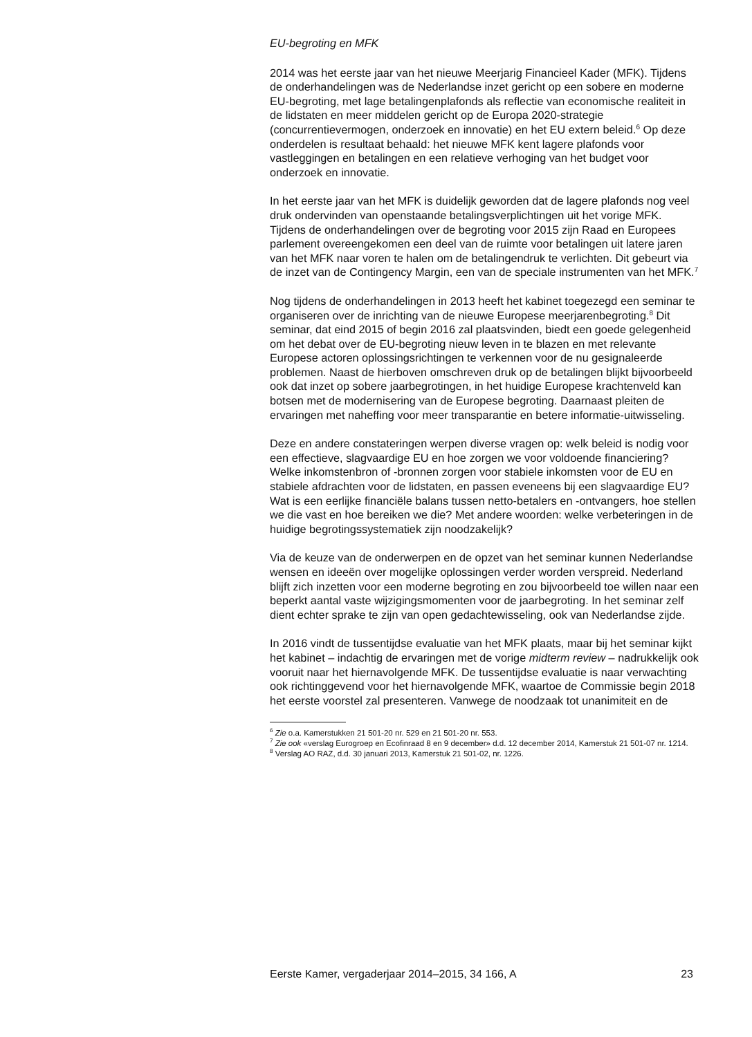EU-begroting en MFK
2014 was het eerste jaar van het nieuwe Meerjarig Financieel Kader (MFK). Tijdens de onderhandelingen was de Nederlandse inzet gericht op een sobere en moderne EU-begroting, met lage betalingenplafonds als reflectie van economische realiteit in de lidstaten en meer middelen gericht op de Europa 2020-strategie (concurrentievermogen, onderzoek en innovatie) en het EU extern beleid.<sup>6</sup> Op deze onderdelen is resultaat behaald: het nieuwe MFK kent lagere plafonds voor vastleggingen en betalingen en een relatieve verhoging van het budget voor onderzoek en innovatie.
In het eerste jaar van het MFK is duidelijk geworden dat de lagere plafonds nog veel druk ondervinden van openstaande betalingsverplichtingen uit het vorige MFK. Tijdens de onderhandelingen over de begroting voor 2015 zijn Raad en Europees parlement overeengekomen een deel van de ruimte voor betalingen uit latere jaren van het MFK naar voren te halen om de betalingendruk te verlichten. Dit gebeurt via de inzet van de Contingency Margin, een van de speciale instrumenten van het MFK.<sup>7</sup>
Nog tijdens de onderhandelingen in 2013 heeft het kabinet toegezegd een seminar te organiseren over de inrichting van de nieuwe Europese meerjarenbegroting.<sup>8</sup> Dit seminar, dat eind 2015 of begin 2016 zal plaatsvinden, biedt een goede gelegenheid om het debat over de EU-begroting nieuw leven in te blazen en met relevante Europese actoren oplossingsrichtingen te verkennen voor de nu gesignaleerde problemen. Naast de hierboven omschreven druk op de betalingen blijkt bijvoorbeeld ook dat inzet op sobere jaarbegrotingen, in het huidige Europese krachtenveld kan botsen met de modernisering van de Europese begroting. Daarnaast pleiten de ervaringen met naheffing voor meer transparantie en betere informatie-uitwisseling.
Deze en andere constateringen werpen diverse vragen op: welk beleid is nodig voor een effectieve, slagvaardige EU en hoe zorgen we voor voldoende financiering? Welke inkomstenbron of -bronnen zorgen voor stabiele inkomsten voor de EU en stabiele afdrachten voor de lidstaten, en passen eveneens bij een slagvaardige EU? Wat is een eerlijke financiële balans tussen netto-betalers en -ontvangers, hoe stellen we die vast en hoe bereiken we die? Met andere woorden: welke verbeteringen in de huidige begrotingssystematiek zijn noodzakelijk?
Via de keuze van de onderwerpen en de opzet van het seminar kunnen Nederlandse wensen en ideeën over mogelijke oplossingen verder worden verspreid. Nederland blijft zich inzetten voor een moderne begroting en zou bijvoorbeeld toe willen naar een beperkt aantal vaste wijzigingsmomenten voor de jaarbegroting. In het seminar zelf dient echter sprake te zijn van open gedachtewisseling, ook van Nederlandse zijde.
In 2016 vindt de tussentijdse evaluatie van het MFK plaats, maar bij het seminar kijkt het kabinet – indachtig de ervaringen met de vorige midterm review – nadrukkelijk ook vooruit naar het hiernavolgende MFK. De tussentijdse evaluatie is naar verwachting ook richtinggevend voor het hiernavolgende MFK, waartoe de Commissie begin 2018 het eerste voorstel zal presenteren. Vanwege de noodzaak tot unanimiteit en de
<sup>6</sup> Zie o.a. Kamerstukken 21 501-20 nr. 529 en 21 501-20 nr. 553.
<sup>7</sup> Zie ook «verslag Eurogroep en Ecofinraad 8 en 9 december» d.d. 12 december 2014, Kamerstuk 21 501-07 nr. 1214.
<sup>8</sup> Verslag AO RAZ, d.d. 30 januari 2013, Kamerstuk 21 501-02, nr. 1226.
Eerste Kamer, vergaderjaar 2014–2015, 34 166, A 23